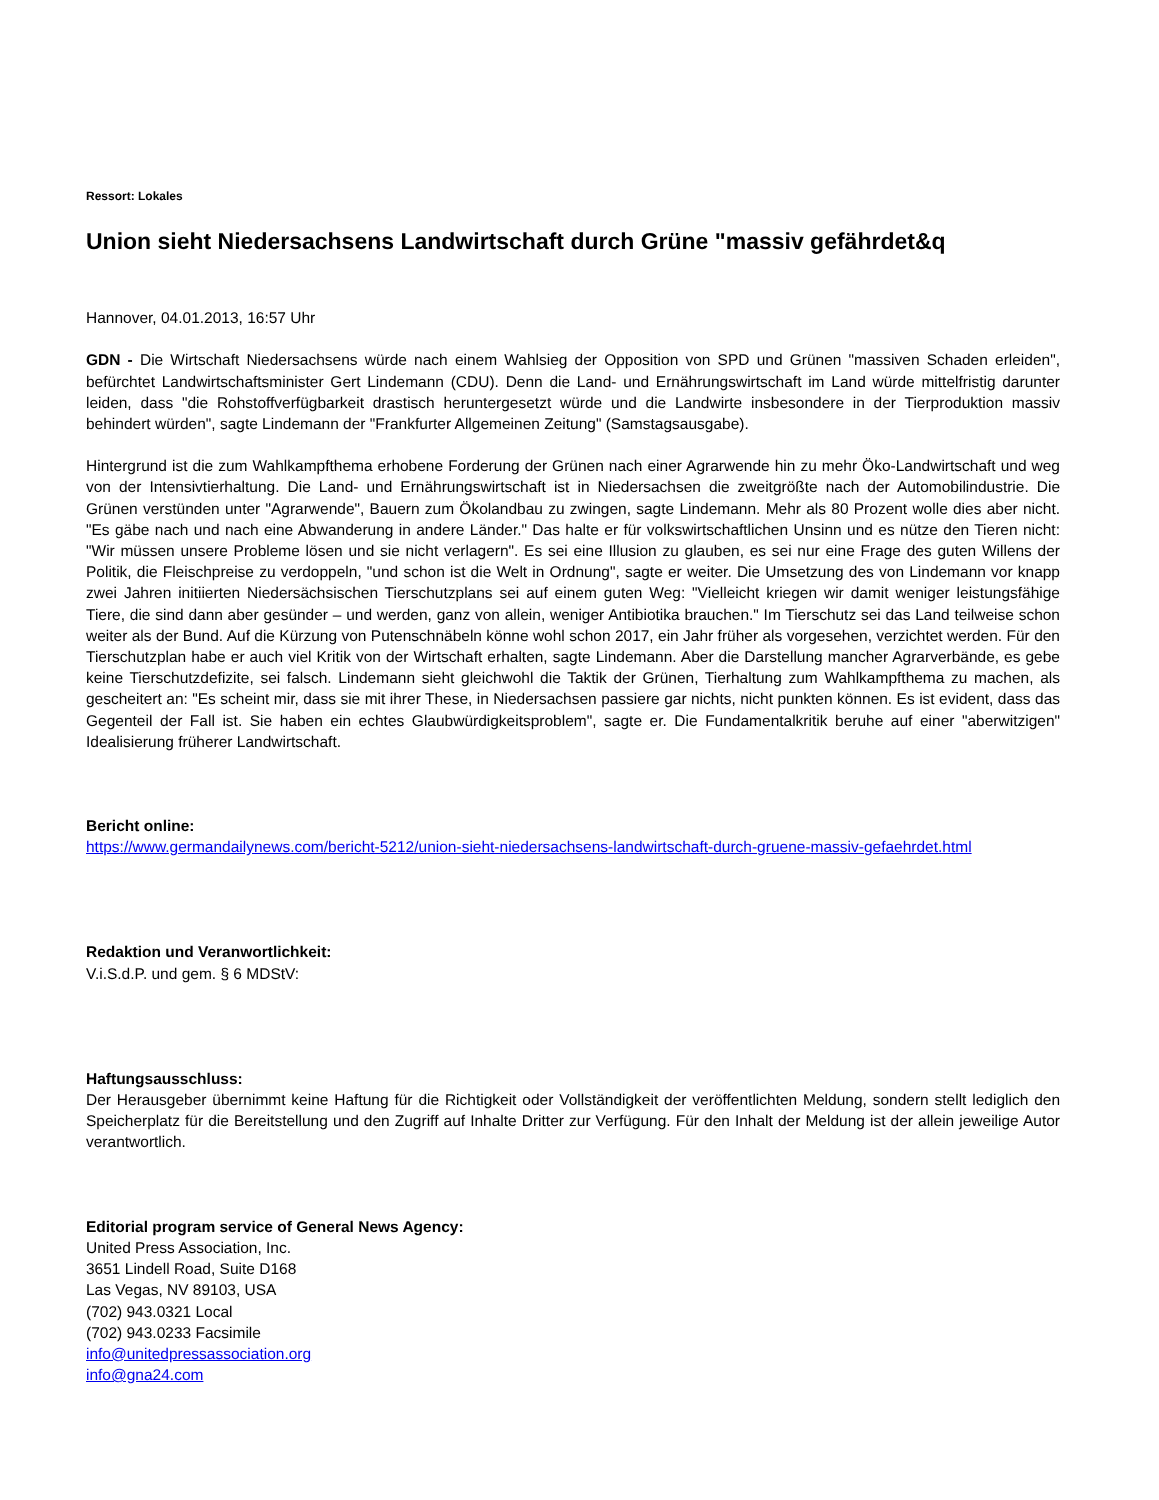Ressort: Lokales
Union sieht Niedersachsens Landwirtschaft durch Grüne "massiv gefährdet&q
Hannover, 04.01.2013, 16:57 Uhr
GDN - Die Wirtschaft Niedersachsens würde nach einem Wahlsieg der Opposition von SPD und Grünen "massiven Schaden erleiden", befürchtet Landwirtschaftsminister Gert Lindemann (CDU). Denn die Land- und Ernährungswirtschaft im Land würde mittelfristig darunter leiden, dass "die Rohstoffverfügbarkeit drastisch heruntergesetzt würde und die Landwirte insbesondere in der Tierproduktion massiv behindert würden", sagte Lindemann der "Frankfurter Allgemeinen Zeitung" (Samstagsausgabe).
Hintergrund ist die zum Wahlkampfthema erhobene Forderung der Grünen nach einer Agrarwende hin zu mehr Öko-Landwirtschaft und weg von der Intensivtierhaltung. Die Land- und Ernährungswirtschaft ist in Niedersachsen die zweitgrößte nach der Automobilindustrie. Die Grünen verstünden unter "Agrarwende", Bauern zum Ökolandbau zu zwingen, sagte Lindemann. Mehr als 80 Prozent wolle dies aber nicht. "Es gäbe nach und nach eine Abwanderung in andere Länder." Das halte er für volkswirtschaftlichen Unsinn und es nütze den Tieren nicht: "Wir müssen unsere Probleme lösen und sie nicht verlagern". Es sei eine Illusion zu glauben, es sei nur eine Frage des guten Willens der Politik, die Fleischpreise zu verdoppeln, "und schon ist die Welt in Ordnung", sagte er weiter. Die Umsetzung des von Lindemann vor knapp zwei Jahren initiierten Niedersächsischen Tierschutzplans sei auf einem guten Weg: "Vielleicht kriegen wir damit weniger leistungsfähige Tiere, die sind dann aber gesünder – und werden, ganz von allein, weniger Antibiotika brauchen." Im Tierschutz sei das Land teilweise schon weiter als der Bund. Auf die Kürzung von Putenschnäbeln könne wohl schon 2017, ein Jahr früher als vorgesehen, verzichtet werden. Für den Tierschutzplan habe er auch viel Kritik von der Wirtschaft erhalten, sagte Lindemann. Aber die Darstellung mancher Agrarverbände, es gebe keine Tierschutzdefizite, sei falsch. Lindemann sieht gleichwohl die Taktik der Grünen, Tierhaltung zum Wahlkampfthema zu machen, als gescheitert an: "Es scheint mir, dass sie mit ihrer These, in Niedersachsen passiere gar nichts, nicht punkten können. Es ist evident, dass das Gegenteil der Fall ist. Sie haben ein echtes Glaubwürdigkeitsproblem", sagte er. Die Fundamentalkritik beruhe auf einer "aberwitzigen" Idealisierung früherer Landwirtschaft.
Bericht online:
https://www.germandailynews.com/bericht-5212/union-sieht-niedersachsens-landwirtschaft-durch-gruene-massiv-gefaehrdet.html
Redaktion und Veranwortlichkeit:
V.i.S.d.P. und gem. § 6 MDStV:
Haftungsausschluss:
Der Herausgeber übernimmt keine Haftung für die Richtigkeit oder Vollständigkeit der veröffentlichten Meldung, sondern stellt lediglich den Speicherplatz für die Bereitstellung und den Zugriff auf Inhalte Dritter zur Verfügung. Für den Inhalt der Meldung ist der allein jeweilige Autor verantwortlich.
Editorial program service of General News Agency:
United Press Association, Inc.
3651 Lindell Road, Suite D168
Las Vegas, NV 89103, USA
(702) 943.0321 Local
(702) 943.0233 Facsimile
info@unitedpressassociation.org
info@gna24.com